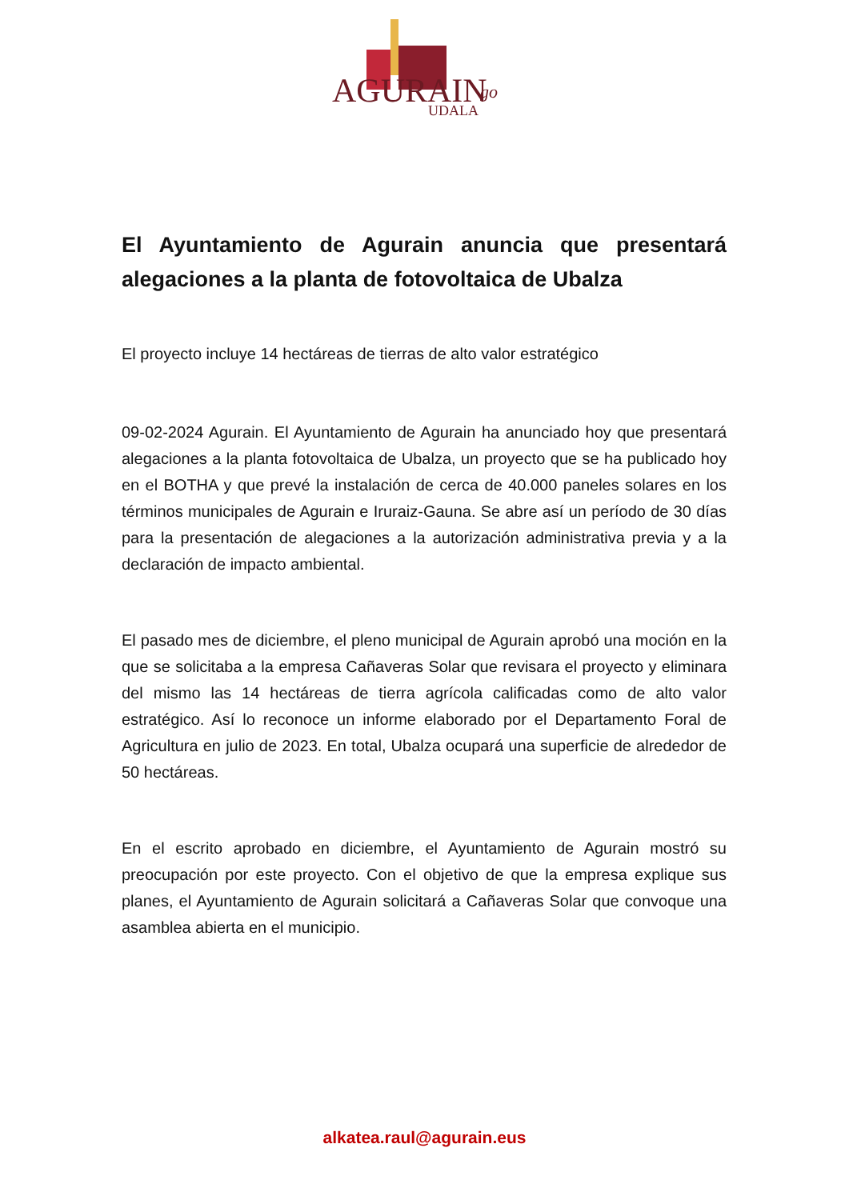AGURAIN
UDALA
go
El Ayuntamiento de Agurain anuncia que presentará alegaciones a la planta de fotovoltaica de Ubalza
El proyecto incluye 14 hectáreas de tierras de alto valor estratégico
09-02-2024 Agurain. El Ayuntamiento de Agurain ha anunciado hoy que presentará alegaciones a la planta fotovoltaica de Ubalza, un proyecto que se ha publicado hoy en el BOTHA y que prevé la instalación de cerca de 40.000 paneles solares en los términos municipales de Agurain e Iruraiz-Gauna. Se abre así un período de 30 días para la presentación de alegaciones a la autorización administrativa previa y a la declaración de impacto ambiental.
El pasado mes de diciembre, el pleno municipal de Agurain aprobó una moción en la que se solicitaba a la empresa Cañaveras Solar que revisara el proyecto y eliminara del mismo las 14 hectáreas de tierra agrícola calificadas como de alto valor estratégico. Así lo reconoce un informe elaborado por el Departamento Foral de Agricultura en julio de 2023. En total, Ubalza ocupará una superficie de alrededor de 50 hectáreas.
En el escrito aprobado en diciembre, el Ayuntamiento de Agurain mostró su preocupación por este proyecto. Con el objetivo de que la empresa explique sus planes, el Ayuntamiento de Agurain solicitará a Cañaveras Solar que convoque una asamblea abierta en el municipio.
alkatea.raul@agurain.eus